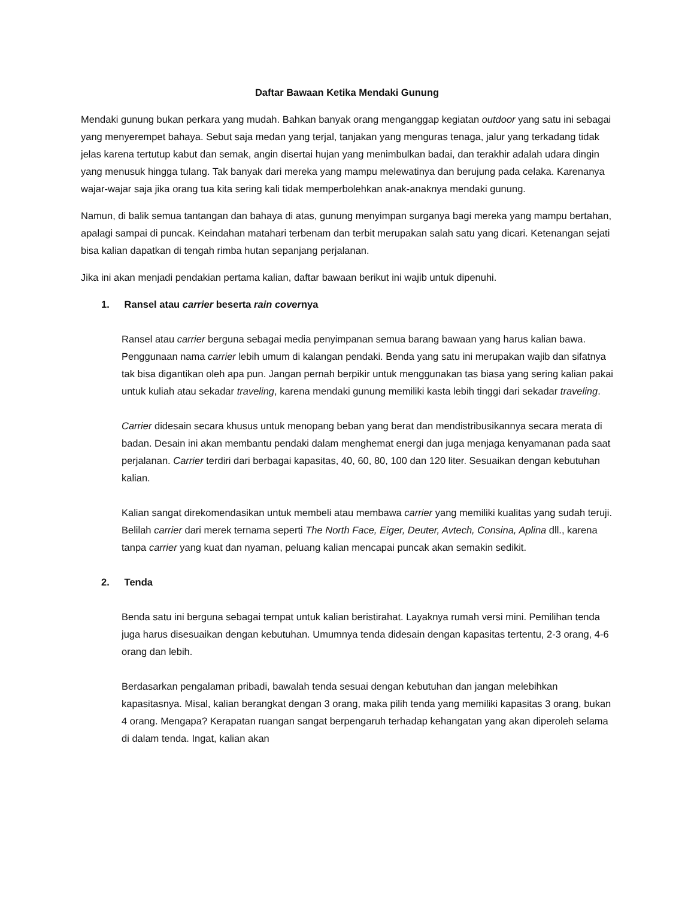Daftar Bawaan Ketika Mendaki Gunung
Mendaki gunung bukan perkara yang mudah. Bahkan banyak orang menganggap kegiatan outdoor yang satu ini sebagai yang menyerempet bahaya. Sebut saja medan yang terjal, tanjakan yang menguras tenaga, jalur yang terkadang tidak jelas karena tertutup kabut dan semak, angin disertai hujan yang menimbulkan badai, dan terakhir adalah udara dingin yang menusuk hingga tulang. Tak banyak dari mereka yang mampu melewatinya dan berujung pada celaka. Karenanya wajar-wajar saja jika orang tua kita sering kali tidak memperbolehkan anak-anaknya mendaki gunung.
Namun, di balik semua tantangan dan bahaya di atas, gunung menyimpan surganya bagi mereka yang mampu bertahan, apalagi sampai di puncak. Keindahan matahari terbenam dan terbit merupakan salah satu yang dicari. Ketenangan sejati bisa kalian dapatkan di tengah rimba hutan sepanjang perjalanan.
Jika ini akan menjadi pendakian pertama kalian, daftar bawaan berikut ini wajib untuk dipenuhi.
1. Ransel atau carrier beserta rain covernya
Ransel atau carrier berguna sebagai media penyimpanan semua barang bawaan yang harus kalian bawa. Penggunaan nama carrier lebih umum di kalangan pendaki. Benda yang satu ini merupakan wajib dan sifatnya tak bisa digantikan oleh apa pun. Jangan pernah berpikir untuk menggunakan tas biasa yang sering kalian pakai untuk kuliah atau sekadar traveling, karena mendaki gunung memiliki kasta lebih tinggi dari sekadar traveling.
Carrier didesain secara khusus untuk menopang beban yang berat dan mendistribusikannya secara merata di badan. Desain ini akan membantu pendaki dalam menghemat energi dan juga menjaga kenyamanan pada saat perjalanan. Carrier terdiri dari berbagai kapasitas, 40, 60, 80, 100 dan 120 liter. Sesuaikan dengan kebutuhan kalian.
Kalian sangat direkomendasikan untuk membeli atau membawa carrier yang memiliki kualitas yang sudah teruji. Belilah carrier dari merek ternama seperti The North Face, Eiger, Deuter, Avtech, Consina, Aplina dll., karena tanpa carrier yang kuat dan nyaman, peluang kalian mencapai puncak akan semakin sedikit.
2. Tenda
Benda satu ini berguna sebagai tempat untuk kalian beristirahat. Layaknya rumah versi mini. Pemilihan tenda juga harus disesuaikan dengan kebutuhan. Umumnya tenda didesain dengan kapasitas tertentu, 2-3 orang, 4-6 orang dan lebih.
Berdasarkan pengalaman pribadi, bawalah tenda sesuai dengan kebutuhan dan jangan melebihkan kapasitasnya. Misal, kalian berangkat dengan 3 orang, maka pilih tenda yang memiliki kapasitas 3 orang, bukan 4 orang. Mengapa? Kerapatan ruangan sangat berpengaruh terhadap kehangatan yang akan diperoleh selama di dalam tenda. Ingat, kalian akan